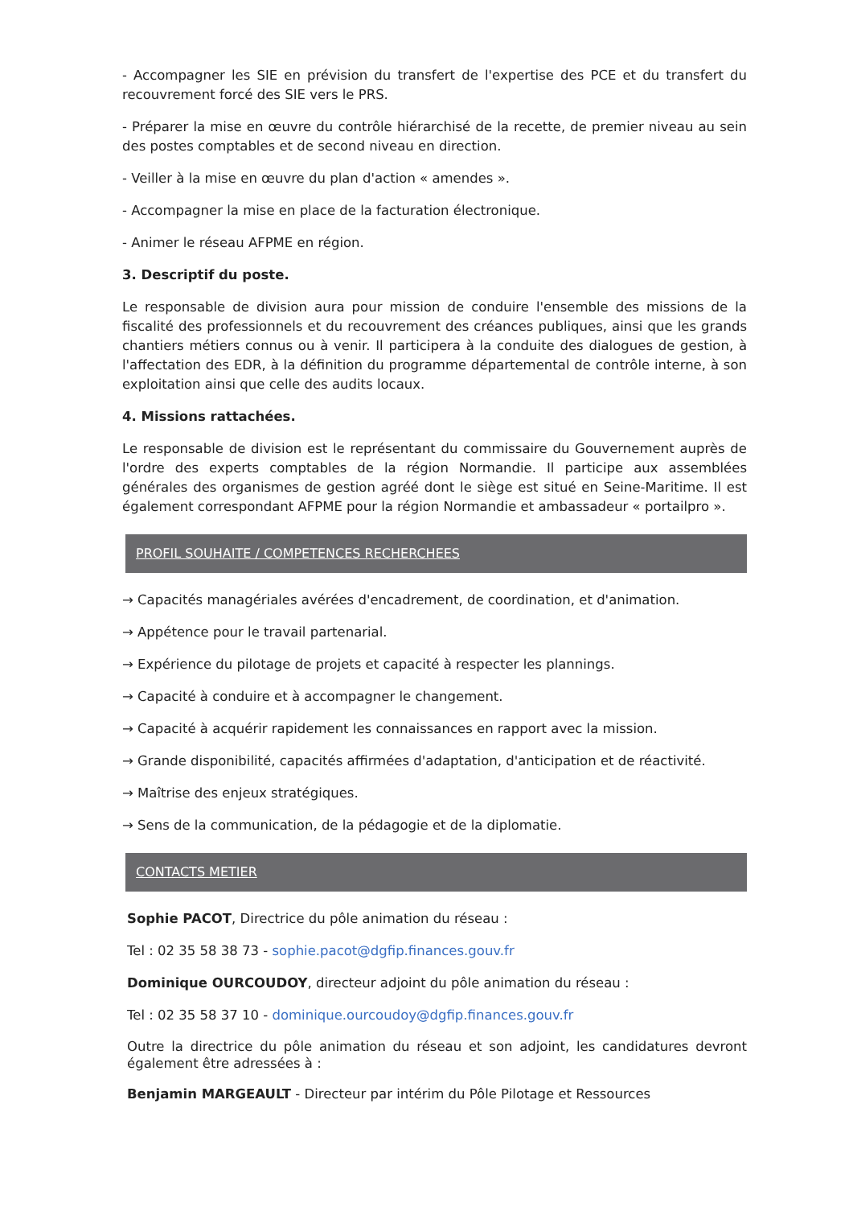- Accompagner les SIE en prévision du transfert de l'expertise des PCE et du transfert du recouvrement forcé des SIE vers le PRS.
- Préparer la mise en œuvre du contrôle hiérarchisé de la recette, de premier niveau au sein des postes comptables et de second niveau en direction.
- Veiller à la mise en œuvre du plan d'action « amendes ».
- Accompagner la mise en place de la facturation électronique.
- Animer le réseau AFPME en région.
3. Descriptif du poste.
Le responsable de division aura pour mission de conduire l'ensemble des missions de la fiscalité des professionnels et du recouvrement des créances publiques, ainsi que les grands chantiers métiers connus ou à venir. Il participera à la conduite des dialogues de gestion, à l'affectation des EDR, à la définition du programme départemental de contrôle interne, à son exploitation ainsi que celle des audits locaux.
4. Missions rattachées.
Le responsable de division est le représentant du commissaire du Gouvernement auprès de l'ordre des experts comptables de la région Normandie. Il participe aux assemblées générales des organismes de gestion agréé dont le siège est situé en Seine-Maritime. Il est également correspondant AFPME pour la région Normandie et ambassadeur « portailpro ».
PROFIL SOUHAITE / COMPETENCES RECHERCHEES
→ Capacités managériales avérées d'encadrement, de coordination, et d'animation.
→ Appétence pour le travail partenarial.
→ Expérience du pilotage de projets et capacité à respecter les plannings.
→ Capacité à conduire et à accompagner le changement.
→ Capacité à acquérir rapidement les connaissances en rapport avec la mission.
→ Grande disponibilité, capacités affirmées d'adaptation, d'anticipation et de réactivité.
→ Maîtrise des enjeux stratégiques.
→ Sens de la communication, de la pédagogie et de la diplomatie.
CONTACTS METIER
Sophie PACOT, Directrice du pôle animation du réseau :
Tel : 02 35 58 38 73 - sophie.pacot@dgfip.finances.gouv.fr
Dominique OURCOUDOY, directeur adjoint du pôle animation du réseau :
Tel : 02 35 58 37 10 - dominique.ourcoudoy@dgfip.finances.gouv.fr
Outre la directrice du pôle animation du réseau et son adjoint, les candidatures devront également être adressées à :
Benjamin MARGEAULT - Directeur par intérim du Pôle Pilotage et Ressources